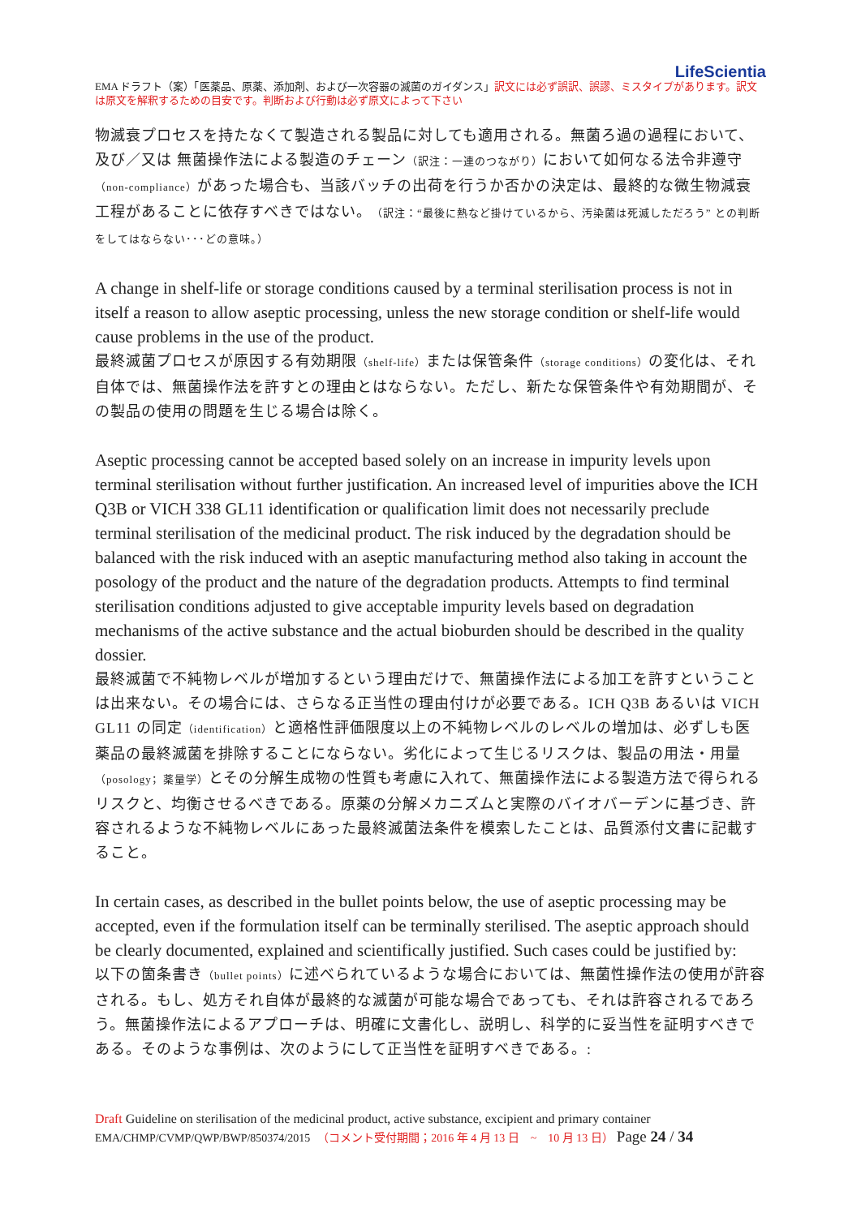LifeScientia
EMA ドラフト（案）「医薬品、原薬、添加剤、および一次容器の滅菌のガイダンス」訳文には必ず誤訳、誤謬、ミスタイプがあります。訳文は原文を解釈するための目安です。判断および行動は必ず原文によって下さい
物滅衰プロセスを持たなくて製造される製品に対しても適用される。無菌ろ過の過程において、及び／又は 無菌操作法による製造のチェーン（訳注：一連のつながり）において如何なる法令非遵守（non-compliance）があった場合も、当該バッチの出荷を行うか否かの決定は、最終的な微生物減衰工程があることに依存すべきではない。（訳注：“最後に熱など掛けているから、汚染菌は死滅しただろう” との判断をしてはならない･･･どの意味。）
A change in shelf-life or storage conditions caused by a terminal sterilisation process is not in itself a reason to allow aseptic processing, unless the new storage condition or shelf-life would cause problems in the use of the product.
最終滅菌プロセスが原因する有効期限（shelf-life）または保管条件（storage conditions）の変化は、それ自体では、無菌操作法を許すとの理由とはならない。ただし、新たな保管条件や有効期間が、その製品の使用の問題を生じる場合は除く。
Aseptic processing cannot be accepted based solely on an increase in impurity levels upon terminal sterilisation without further justification. An increased level of impurities above the ICH Q3B or VICH 338 GL11 identification or qualification limit does not necessarily preclude terminal sterilisation of the medicinal product. The risk induced by the degradation should be balanced with the risk induced with an aseptic manufacturing method also taking in account the posology of the product and the nature of the degradation products. Attempts to find terminal sterilisation conditions adjusted to give acceptable impurity levels based on degradation mechanisms of the active substance and the actual bioburden should be described in the quality dossier.
最終滅菌で不純物レベルが増加するという理由だけで、無菌操作法による加工を許すということは出来ない。その場合には、さらなる正当性の理由付けが必要である。ICH Q3B あるいは VICH GL11 の同定（identification）と適格性評価限度以上の不純物レベルのレベルの増加は、必ずしも医薬品の最終滅菌を排除することにならない。劣化によって生じるリスクは、製品の用法・用量（posology；薬量学）とその分解生成物の性質も考慮に入れて、無菌操作法による製造方法で得られるリスクと、均衡させるべきである。原薬の分解メカニズムと実際のバイオバーデンに基づき、許容されるような不純物レベルにあった最終滅菌法条件を模索したことは、品質添付文書に記載すること。
In certain cases, as described in the bullet points below, the use of aseptic processing may be accepted, even if the formulation itself can be terminally sterilised. The aseptic approach should be clearly documented, explained and scientifically justified. Such cases could be justified by:
以下の箇条書き（bullet points）に述べられているような場合においては、無菌性操作法の使用が許容される。もし、処方それ自体が最終的な滅菌が可能な場合であっても、それは許容されるであろう。無菌操作法によるアプローチは、明確に文書化し、説明し、科学的に妥当性を証明すべきである。そのような事例は、次のようにして正当性を証明すべきである。:
Draft Guideline on sterilisation of the medicinal product, active substance, excipient and primary container
EMA/CHMP/CVMP/QWP/BWP/850374/2015　（コメント受付期間；2016 年 4 月 13 日　~　10 月 13 日） Page 24 / 34